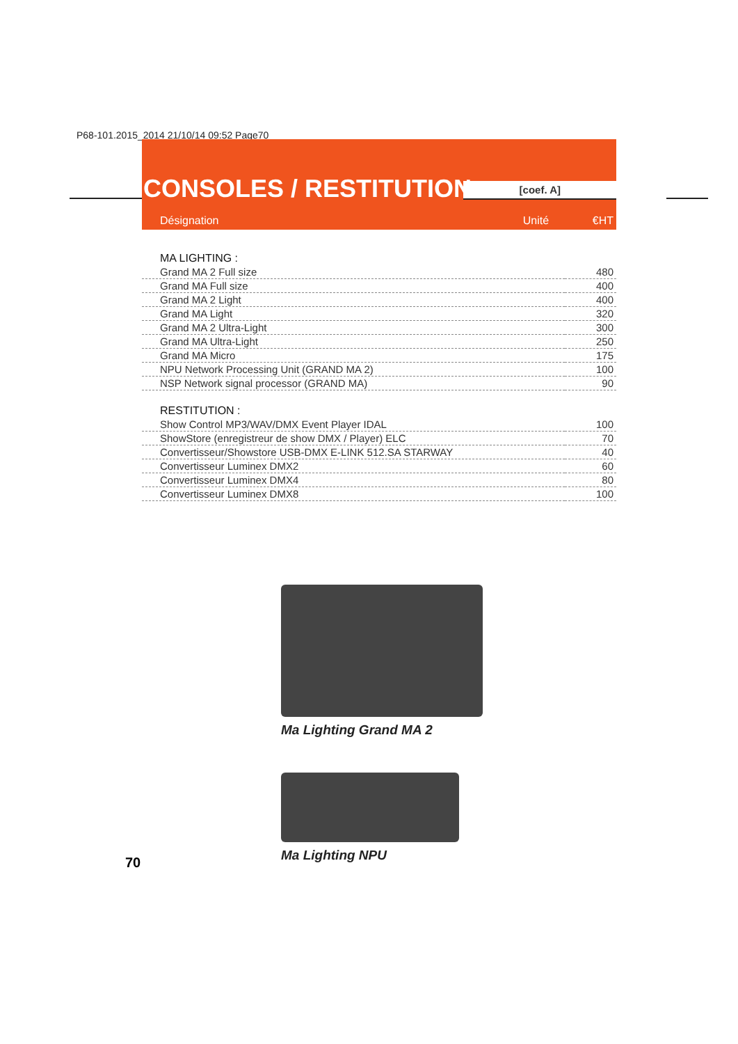P68-101.2015_2014 21/10/14 09:52 Page70
CONSOLES / RESTITUTION [coef. A]
Désignation Unité €HT
| MA LIGHTING : | |
| Grand MA 2 Full size | 480 |
| Grand MA Full size | 400 |
| Grand MA 2 Light | 400 |
| Grand MA Light | 320 |
| Grand MA 2 Ultra-Light | 300 |
| Grand MA Ultra-Light | 250 |
| Grand MA Micro | 175 |
| NPU Network Processing Unit (GRAND MA 2) | 100 |
| NSP Network signal processor (GRAND MA) | 90 |
| RESTITUTION : | |
| Show Control MP3/WAV/DMX Event Player IDAL | 100 |
| ShowStore (enregistreur de show DMX / Player) ELC | 70 |
| Convertisseur/Showstore USB-DMX E-LINK 512.SA STARWAY | 40 |
| Convertisseur Luminex DMX2 | 60 |
| Convertisseur Luminex DMX4 | 80 |
| Convertisseur Luminex DMX8 | 100 |
Ma Lighting Grand MA 2
Ma Lighting NPU
70